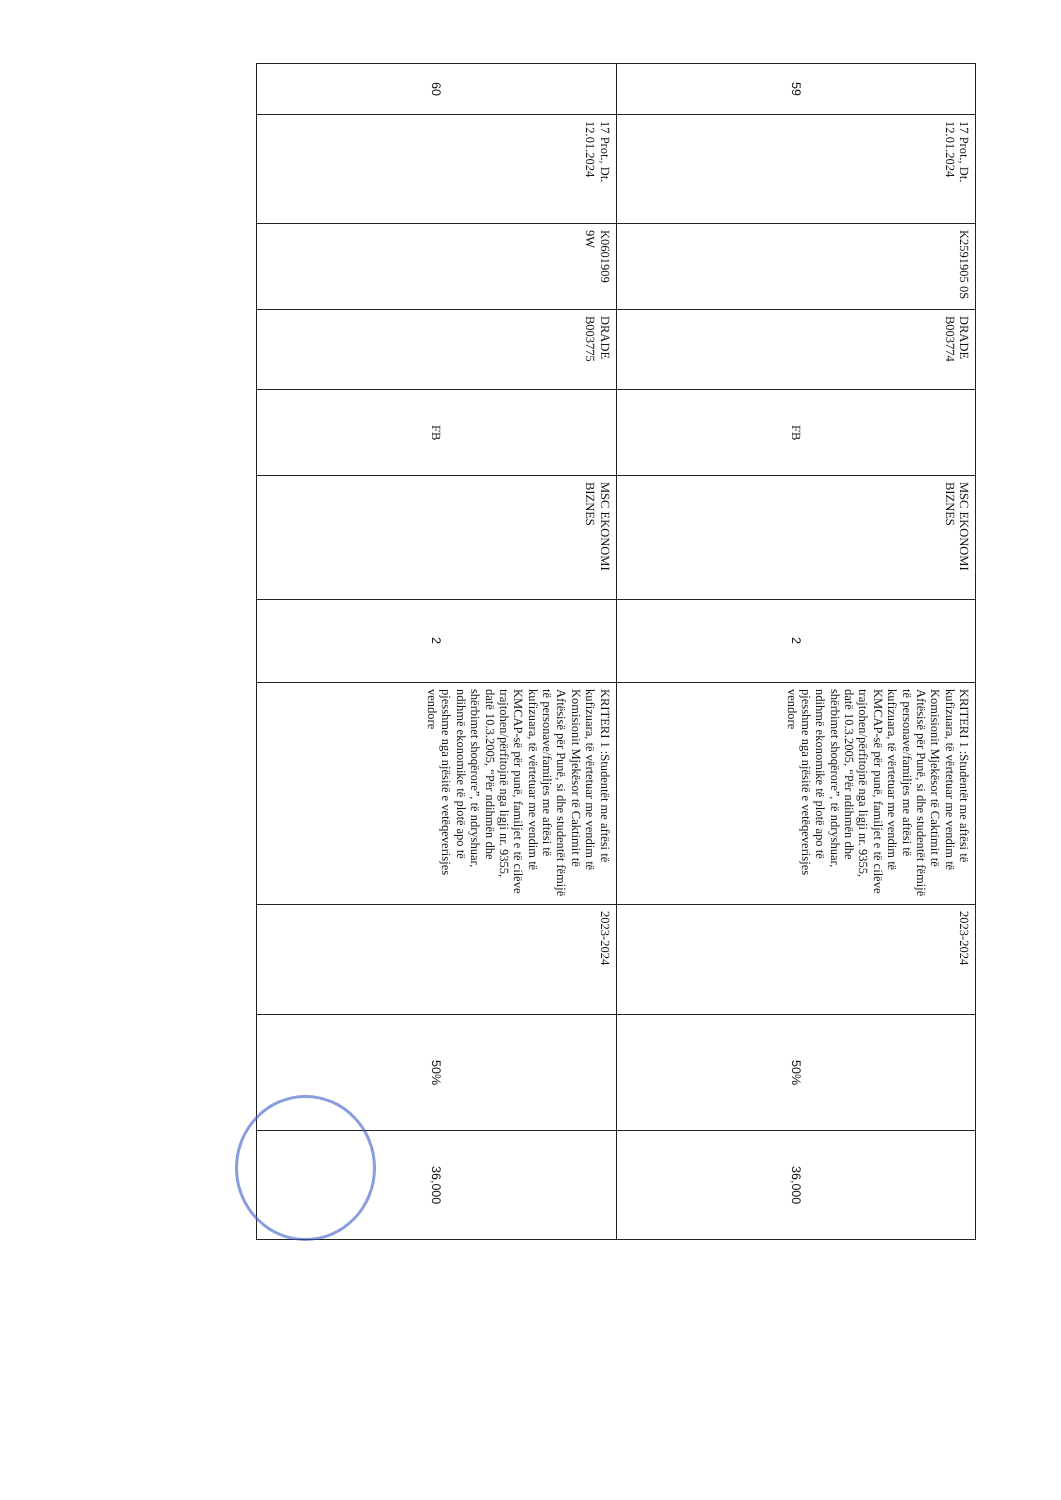| 59 | 17 Prot., Dt. 12.01.2024 | K2591905 0S | DRADE B003774 | FB | MSC EKONOMI BIZNES | 2 | KRITERI 1 :Studentët me aftësi të kufizuara, të vërtetuar me vendim të Komisionit Mjekësor të Caktimit të Aftësisë për Punë, si dhe studentët fëmijë të personave/familjes me aftësi të kufizuara, të vërtetuar me vendim të KMCAP-së për punë, familjet e të cilëve trajtohen/përfitojnë nga ligji nr. 9355, datë 10.3.2005, “Për ndihmën dhe shërbimet shoqërore”, të ndryshuar, ndihmë ekonomike të plotë apo të pjesshme nga njësitë e vetëqeverisjes vendore | 2023-2024 | 50% | 36,000 |
| 60 | 17 Prot., Dt. 12.01.2024 | K0601909 9W | DRADE B003775 | FB | MSC EKONOMI BIZNES | 2 | KRITERI 1 :Studentët me aftësi të kufizuara, të vërtetuar me vendim të Komisionit Mjekësor të Caktimit të Aftësisë për Punë, si dhe studentët fëmijë të personave/familjes me aftësi të kufizuara, të vërtetuar me vendim të KMCAP-së për punë, familjet e të cilëve trajtohen/përfitojnë nga ligji nr. 9355, datë 10.3.2005, “Për ndihmën dhe shërbimet shoqërore”, të ndryshuar, ndihmë ekonomike të plotë apo të pjesshme nga njësitë e vetëqeverisjes vendore | 2023-2024 | 50% | 36,000 |